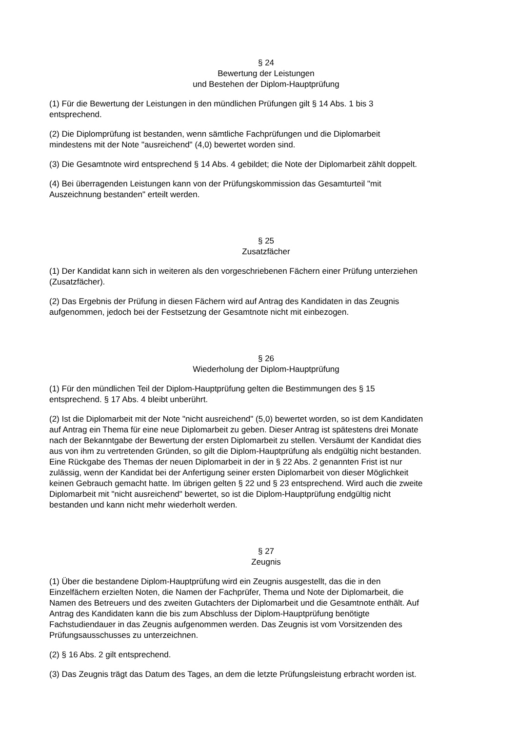§ 24
Bewertung der Leistungen
und Bestehen der Diplom-Hauptprüfung
(1) Für die Bewertung der Leistungen in den mündlichen Prüfungen gilt § 14 Abs. 1 bis 3
entsprechend.
(2) Die Diplomprüfung ist bestanden, wenn sämtliche Fachprüfungen und die Diplomarbeit
mindestens mit der Note "ausreichend" (4,0) bewertet worden sind.
(3) Die Gesamtnote wird entsprechend § 14 Abs. 4 gebildet; die Note der Diplomarbeit zählt doppelt.
(4) Bei überragenden Leistungen kann von der Prüfungskommission das Gesamturteil "mit
Auszeichnung bestanden" erteilt werden.
§ 25
Zusatzfächer
(1) Der Kandidat kann sich in weiteren als den vorgeschriebenen Fächern einer Prüfung unterziehen
(Zusatzfächer).
(2) Das Ergebnis der Prüfung in diesen Fächern wird auf Antrag des Kandidaten in das Zeugnis
aufgenommen, jedoch bei der Festsetzung der Gesamtnote nicht mit einbezogen.
§ 26
Wiederholung der Diplom-Hauptprüfung
(1) Für den mündlichen Teil der Diplom-Hauptprüfung gelten die Bestimmungen des § 15
entsprechend. § 17 Abs. 4 bleibt unberührt.
(2) Ist die Diplomarbeit mit der Note "nicht ausreichend" (5,0) bewertet worden, so ist dem Kandidaten
auf Antrag ein Thema für eine neue Diplomarbeit zu geben. Dieser Antrag ist spätestens drei Monate
nach der Bekanntgabe der Bewertung der ersten Diplomarbeit zu stellen. Versäumt der Kandidat dies
aus von ihm zu vertretenden Gründen, so gilt die Diplom-Hauptprüfung als endgültig nicht bestanden.
Eine Rückgabe des Themas der neuen Diplomarbeit in der in § 22 Abs. 2 genannten Frist ist nur
zulässig, wenn der Kandidat bei der Anfertigung seiner ersten Diplomarbeit von dieser Möglichkeit
keinen Gebrauch gemacht hatte. Im übrigen gelten § 22 und § 23 entsprechend. Wird auch die zweite
Diplomarbeit mit "nicht ausreichend" bewertet, so ist die Diplom-Hauptprüfung endgültig nicht
bestanden und kann nicht mehr wiederholt werden.
§ 27
Zeugnis
(1) Über die bestandene Diplom-Hauptprüfung wird ein Zeugnis ausgestellt, das die in den
Einzelfächern erzielten Noten, die Namen der Fachprüfer, Thema und Note der Diplomarbeit, die
Namen des Betreuers und des zweiten Gutachters der Diplomarbeit und die Gesamtnote enthält. Auf
Antrag des Kandidaten kann die bis zum Abschluss der Diplom-Hauptprüfung benötigte
Fachstudiendauer in das Zeugnis aufgenommen werden. Das Zeugnis ist vom Vorsitzenden des
Prüfungsausschusses zu unterzeichnen.
(2) § 16 Abs. 2 gilt entsprechend.
(3) Das Zeugnis trägt das Datum des Tages, an dem die letzte Prüfungsleistung erbracht worden ist.